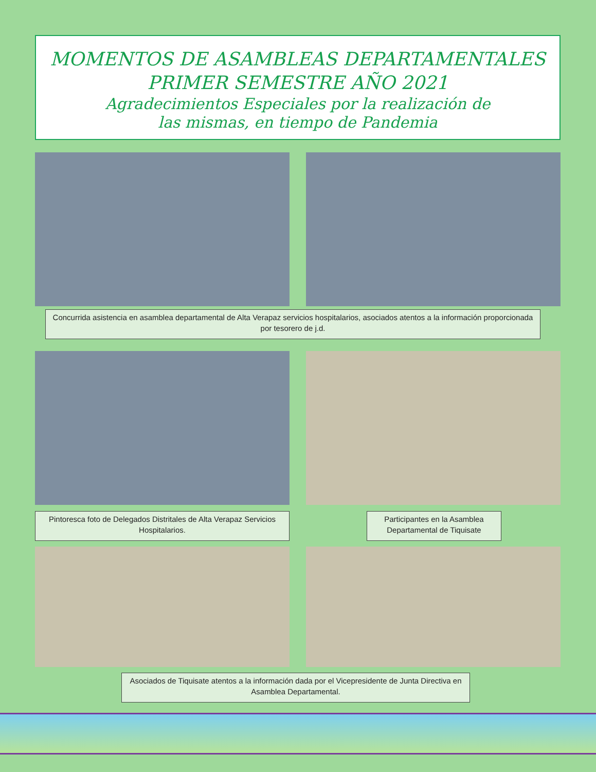MOMENTOS DE ASAMBLEAS DEPARTAMENTALES
PRIMER SEMESTRE AÑO 2021
Agradecimientos Especiales por la realización de
las mismas, en tiempo de Pandemia
Concurrida asistencia en asamblea departamental de Alta Verapaz servicios hospitalarios, asociados atentos a la información proporcionada por tesorero de j.d.
Pintoresca foto de Delegados Distritales de Alta Verapaz Servicios Hospitalarios.
Participantes en la Asamblea Departamental de Tiquisate
Asociados de Tiquisate atentos a la información dada por el Vicepresidente de Junta Directiva en Asamblea Departamental.